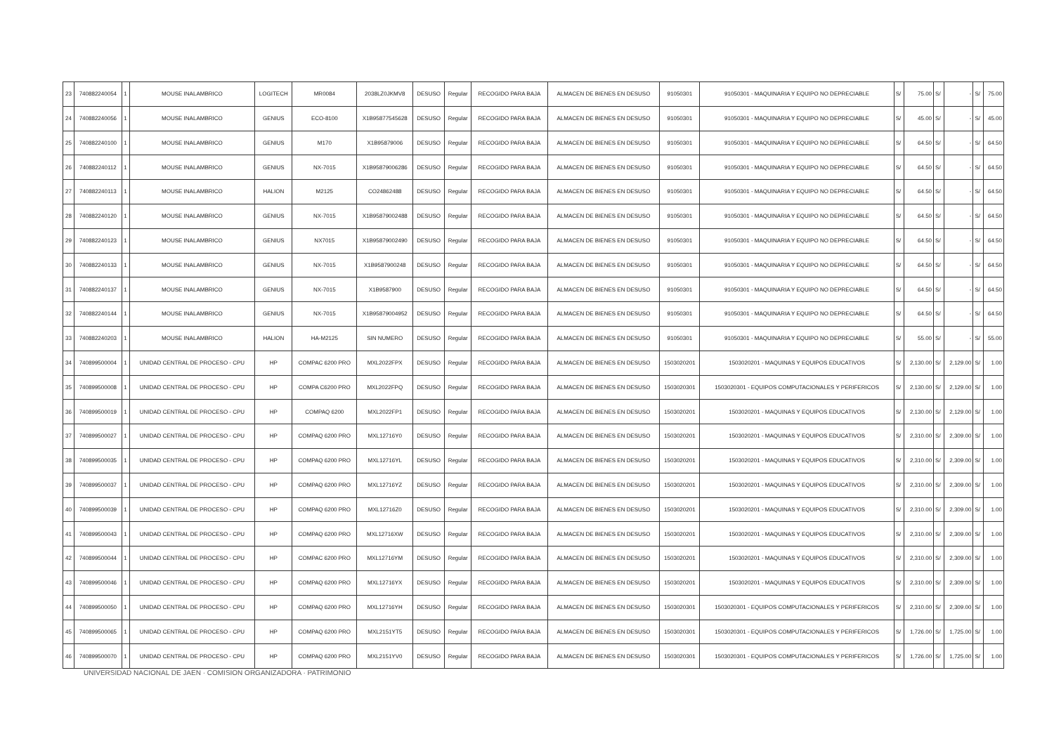| 23 | 740882240054 | 1 | MOUSE INALAMBRICO | LOGITECH | MR0084 | 2038LZ0JKMV8 | DESUSO | Regular | RECOGIDO PARA BAJA | ALMACEN DE BIENES EN DESUSO | 91050301 | 91050301 - MAQUINARIA Y EQUIPO NO DEPRECIABLE | S/ | 75.00 | S/ | - | S/ | 75.00 |
| 24 | 740882240056 | 1 | MOUSE INALAMBRICO | GENIUS | ECO-8100 | X1B95877545628 | DESUSO | Regular | RECOGIDO PARA BAJA | ALMACEN DE BIENES EN DESUSO | 91050301 | 91050301 - MAQUINARIA Y EQUIPO NO DEPRECIABLE | S/ | 45.00 | S/ | - | S/ | 45.00 |
| 25 | 740882240100 | 1 | MOUSE INALAMBRICO | GENIUS | M170 | X1B95879006 | DESUSO | Regular | RECOGIDO PARA BAJA | ALMACEN DE BIENES EN DESUSO | 91050301 | 91050301 - MAQUINARIA Y EQUIPO NO DEPRECIABLE | S/ | 64.50 | S/ | - | S/ | 64.50 |
| 26 | 740882240112 | 1 | MOUSE INALAMBRICO | GENIUS | NX-7015 | X1B95879006286 | DESUSO | Regular | RECOGIDO PARA BAJA | ALMACEN DE BIENES EN DESUSO | 91050301 | 91050301 - MAQUINARIA Y EQUIPO NO DEPRECIABLE | S/ | 64.50 | S/ | - | S/ | 64.50 |
| 27 | 740882240113 | 1 | MOUSE INALAMBRICO | HALION | M2125 | CO24862488 | DESUSO | Regular | RECOGIDO PARA BAJA | ALMACEN DE BIENES EN DESUSO | 91050301 | 91050301 - MAQUINARIA Y EQUIPO NO DEPRECIABLE | S/ | 64.50 | S/ | - | S/ | 64.50 |
| 28 | 740882240120 | 1 | MOUSE INALAMBRICO | GENIUS | NX-7015 | X1B95879002488 | DESUSO | Regular | RECOGIDO PARA BAJA | ALMACEN DE BIENES EN DESUSO | 91050301 | 91050301 - MAQUINARIA Y EQUIPO NO DEPRECIABLE | S/ | 64.50 | S/ | - | S/ | 64.50 |
| 29 | 740882240123 | 1 | MOUSE INALAMBRICO | GENIUS | NX7015 | X1B95879002490 | DESUSO | Regular | RECOGIDO PARA BAJA | ALMACEN DE BIENES EN DESUSO | 91050301 | 91050301 - MAQUINARIA Y EQUIPO NO DEPRECIABLE | S/ | 64.50 | S/ | - | S/ | 64.50 |
| 30 | 740882240133 | 1 | MOUSE INALAMBRICO | GENIUS | NX-7015 | X1B9587900248 | DESUSO | Regular | RECOGIDO PARA BAJA | ALMACEN DE BIENES EN DESUSO | 91050301 | 91050301 - MAQUINARIA Y EQUIPO NO DEPRECIABLE | S/ | 64.50 | S/ | - | S/ | 64.50 |
| 31 | 740882240137 | 1 | MOUSE INALAMBRICO | GENIUS | NX-7015 | X1B9587900 | DESUSO | Regular | RECOGIDO PARA BAJA | ALMACEN DE BIENES EN DESUSO | 91050301 | 91050301 - MAQUINARIA Y EQUIPO NO DEPRECIABLE | S/ | 64.50 | S/ | - | S/ | 64.50 |
| 32 | 740882240144 | 1 | MOUSE INALAMBRICO | GENIUS | NX-7015 | X1B95879004952 | DESUSO | Regular | RECOGIDO PARA BAJA | ALMACEN DE BIENES EN DESUSO | 91050301 | 91050301 - MAQUINARIA Y EQUIPO NO DEPRECIABLE | S/ | 64.50 | S/ | - | S/ | 64.50 |
| 33 | 740882240203 | 1 | MOUSE INALAMBRICO | HALION | HA-M2125 | SIN NUMERO | DESUSO | Regular | RECOGIDO PARA BAJA | ALMACEN DE BIENES EN DESUSO | 91050301 | 91050301 - MAQUINARIA Y EQUIPO NO DEPRECIABLE | S/ | 55.00 | S/ | - | S/ | 55.00 |
| 34 | 740899500004 | 1 | UNIDAD CENTRAL DE PROCESO - CPU | HP | COMPAC 6200 PRO | MXL2022FPX | DESUSO | Regular | RECOGIDO PARA BAJA | ALMACEN DE BIENES EN DESUSO | 1503020201 | 1503020201 - MAQUINAS Y EQUIPOS EDUCATIVOS | S/ | 2,130.00 | S/ | 2,129.00 | S/ | 1.00 |
| 35 | 740899500008 | 1 | UNIDAD CENTRAL DE PROCESO - CPU | HP | COMPA C6200 PRO | MXL2022FPQ | DESUSO | Regular | RECOGIDO PARA BAJA | ALMACEN DE BIENES EN DESUSO | 1503020301 | 1503020301 - EQUIPOS COMPUTACIONALES Y PERIFERICOS | S/ | 2,130.00 | S/ | 2,129.00 | S/ | 1.00 |
| 36 | 740899500019 | 1 | UNIDAD CENTRAL DE PROCESO - CPU | HP | COMPAQ 6200 | MXL2022FP1 | DESUSO | Regular | RECOGIDO PARA BAJA | ALMACEN DE BIENES EN DESUSO | 1503020201 | 1503020201 - MAQUINAS Y EQUIPOS EDUCATIVOS | S/ | 2,130.00 | S/ | 2,129.00 | S/ | 1.00 |
| 37 | 740899500027 | 1 | UNIDAD CENTRAL DE PROCESO - CPU | HP | COMPAQ 6200 PRO | MXL12716Y0 | DESUSO | Regular | RECOGIDO PARA BAJA | ALMACEN DE BIENES EN DESUSO | 1503020201 | 1503020201 - MAQUINAS Y EQUIPOS EDUCATIVOS | S/ | 2,310.00 | S/ | 2,309.00 | S/ | 1.00 |
| 38 | 740899500035 | 1 | UNIDAD CENTRAL DE PROCESO - CPU | HP | COMPAQ 6200 PRO | MXL12716YL | DESUSO | Regular | RECOGIDO PARA BAJA | ALMACEN DE BIENES EN DESUSO | 1503020201 | 1503020201 - MAQUINAS Y EQUIPOS EDUCATIVOS | S/ | 2,310.00 | S/ | 2,309.00 | S/ | 1.00 |
| 39 | 740899500037 | 1 | UNIDAD CENTRAL DE PROCESO - CPU | HP | COMPAQ 6200 PRO | MXL12716YZ | DESUSO | Regular | RECOGIDO PARA BAJA | ALMACEN DE BIENES EN DESUSO | 1503020201 | 1503020201 - MAQUINAS Y EQUIPOS EDUCATIVOS | S/ | 2,310.00 | S/ | 2,309.00 | S/ | 1.00 |
| 40 | 740899500039 | 1 | UNIDAD CENTRAL DE PROCESO - CPU | HP | COMPAQ 6200 PRO | MXL12716Z0 | DESUSO | Regular | RECOGIDO PARA BAJA | ALMACEN DE BIENES EN DESUSO | 1503020201 | 1503020201 - MAQUINAS Y EQUIPOS EDUCATIVOS | S/ | 2,310.00 | S/ | 2,309.00 | S/ | 1.00 |
| 41 | 740899500043 | 1 | UNIDAD CENTRAL DE PROCESO - CPU | HP | COMPAQ 6200 PRO | MXL12716XW | DESUSO | Regular | RECOGIDO PARA BAJA | ALMACEN DE BIENES EN DESUSO | 1503020201 | 1503020201 - MAQUINAS Y EQUIPOS EDUCATIVOS | S/ | 2,310.00 | S/ | 2,309.00 | S/ | 1.00 |
| 42 | 740899500044 | 1 | UNIDAD CENTRAL DE PROCESO - CPU | HP | COMPAC 6200 PRO | MXL12716YM | DESUSO | Regular | RECOGIDO PARA BAJA | ALMACEN DE BIENES EN DESUSO | 1503020201 | 1503020201 - MAQUINAS Y EQUIPOS EDUCATIVOS | S/ | 2,310.00 | S/ | 2,309.00 | S/ | 1.00 |
| 43 | 740899500046 | 1 | UNIDAD CENTRAL DE PROCESO - CPU | HP | COMPAQ 6200 PRO | MXL12716YX | DESUSO | Regular | RECOGIDO PARA BAJA | ALMACEN DE BIENES EN DESUSO | 1503020201 | 1503020201 - MAQUINAS Y EQUIPOS EDUCATIVOS | S/ | 2,310.00 | S/ | 2,309.00 | S/ | 1.00 |
| 44 | 740899500050 | 1 | UNIDAD CENTRAL DE PROCESO - CPU | HP | COMPAQ 6200 PRO | MXL12716YH | DESUSO | Regular | RECOGIDO PARA BAJA | ALMACEN DE BIENES EN DESUSO | 1503020301 | 1503020301 - EQUIPOS COMPUTACIONALES Y PERIFERICOS | S/ | 2,310.00 | S/ | 2,309.00 | S/ | 1.00 |
| 45 | 740899500065 | 1 | UNIDAD CENTRAL DE PROCESO - CPU | HP | COMPAQ 6200 PRO | MXL2151YT5 | DESUSO | Regular | RECOGIDO PARA BAJA | ALMACEN DE BIENES EN DESUSO | 1503020301 | 1503020301 - EQUIPOS COMPUTACIONALES Y PERIFERICOS | S/ | 1,726.00 | S/ | 1,725.00 | S/ | 1.00 |
| 46 | 740899500070 | 1 | UNIDAD CENTRAL DE PROCESO - CPU | HP | COMPAQ 6200 PRO | MXL2151YV0 | DESUSO | Regular | RECOGIDO PARA BAJA | ALMACEN DE BIENES EN DESUSO | 1503020301 | 1503020301 - EQUIPOS COMPUTACIONALES Y PERIFERICOS | S/ | 1,726.00 | S/ | 1,725.00 | S/ | 1.00 |
UNIVERSIDAD NACIONAL DE JAEN · COMISION ORGANIZADORA · PATRIMONIO